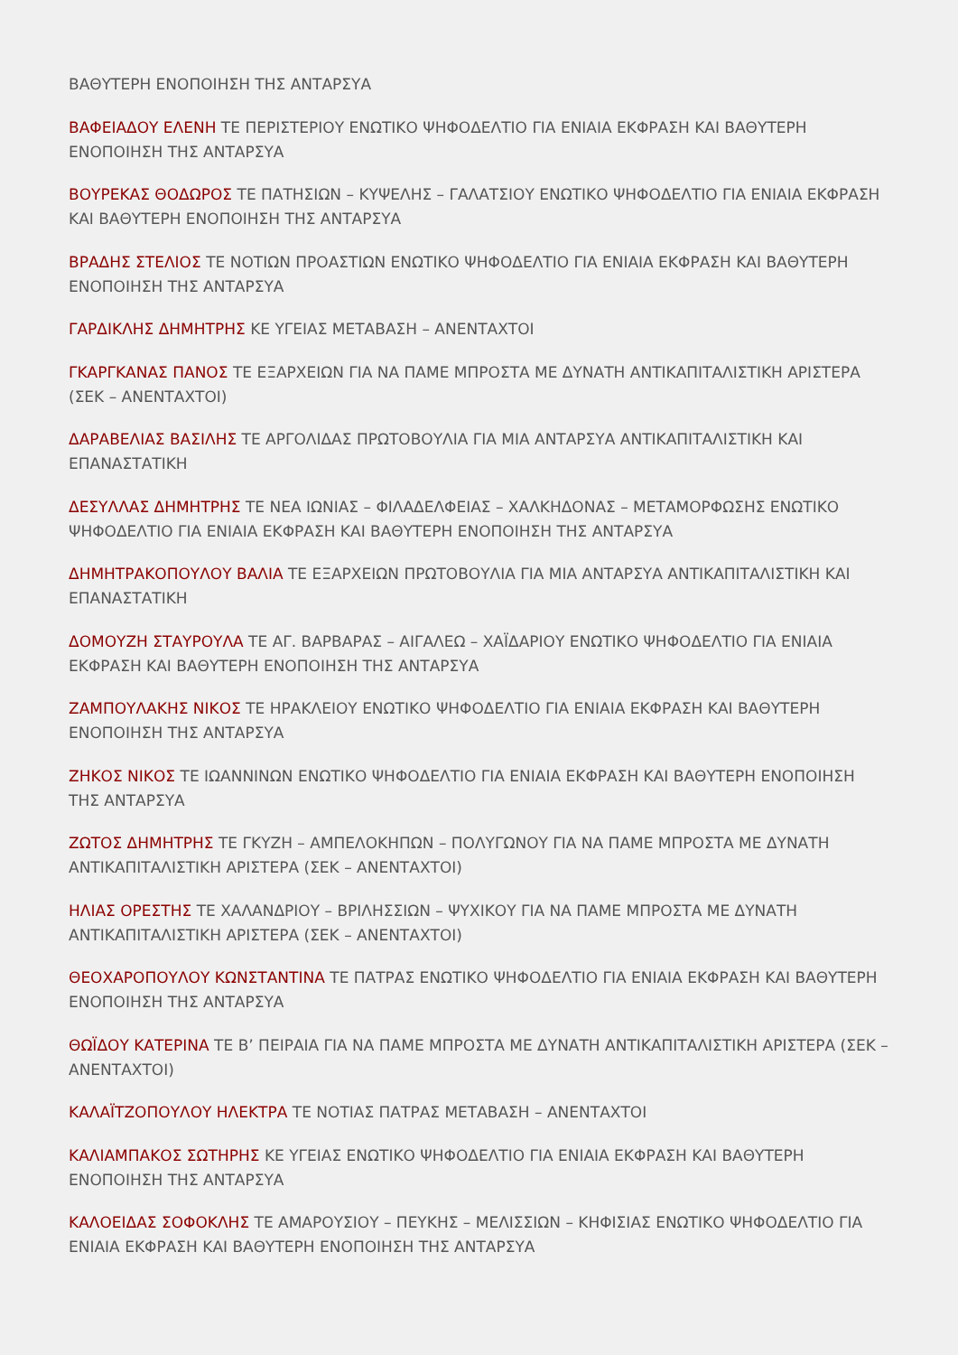ΒΑΘΥΤΕΡΗ ΕΝΟΠΟΙΗΣΗ ΤΗΣ ΑΝΤΑΡΣΥΑ
ΒΑΦΕΙΑΔΟΥ ΕΛΕΝΗ ΤΕ ΠΕΡΙΣΤΕΡΙΟΥ ΕΝΩΤΙΚΟ ΨΗΦΟΔΕΛΤΙΟ ΓΙΑ ΕΝΙΑΙΑ ΕΚΦΡΑΣΗ ΚΑΙ ΒΑΘΥΤΕΡΗ ΕΝΟΠΟΙΗΣΗ ΤΗΣ ΑΝΤΑΡΣΥΑ
ΒΟΥΡΕΚΑΣ ΘΟΔΩΡΟΣ ΤΕ ΠΑΤΗΣΙΩΝ – ΚΥΨΕΛΗΣ – ΓΑΛΑΤΣΙΟΥ ΕΝΩΤΙΚΟ ΨΗΦΟΔΕΛΤΙΟ ΓΙΑ ΕΝΙΑΙΑ ΕΚΦΡΑΣΗ ΚΑΙ ΒΑΘΥΤΕΡΗ ΕΝΟΠΟΙΗΣΗ ΤΗΣ ΑΝΤΑΡΣΥΑ
ΒΡΑΔΗΣ ΣΤΕΛΙΟΣ ΤΕ ΝΟΤΙΩΝ ΠΡΟΑΣΤΙΩΝ ΕΝΩΤΙΚΟ ΨΗΦΟΔΕΛΤΙΟ ΓΙΑ ΕΝΙΑΙΑ ΕΚΦΡΑΣΗ ΚΑΙ ΒΑΘΥΤΕΡΗ ΕΝΟΠΟΙΗΣΗ ΤΗΣ ΑΝΤΑΡΣΥΑ
ΓΑΡΔΙΚΛΗΣ ΔΗΜΗΤΡΗΣ ΚΕ ΥΓΕΙΑΣ ΜΕΤΑΒΑΣΗ – ΑΝΕΝΤΑΧΤΟΙ
ΓΚΑΡΓΚΑΝΑΣ ΠΑΝΟΣ ΤΕ ΕΞΑΡΧΕΙΩΝ ΓΙΑ ΝΑ ΠΑΜΕ ΜΠΡΟΣΤΑ ΜΕ ΔΥΝΑΤΗ ΑΝΤΙΚΑΠΙΤΑΛΙΣΤΙΚΗ ΑΡΙΣΤΕΡΑ (ΣΕΚ – ΑΝΕΝΤΑΧΤΟΙ)
ΔΑΡΑΒΕΛΙΑΣ ΒΑΣΙΛΗΣ ΤΕ ΑΡΓΟΛΙΔΑΣ ΠΡΩΤΟΒΟΥΛΙΑ ΓΙΑ ΜΙΑ ΑΝΤΑΡΣΥΑ ΑΝΤΙΚΑΠΙΤΑΛΙΣΤΙΚΗ ΚΑΙ ΕΠΑΝΑΣΤΑΤΙΚΗ
ΔΕΣΥΛΛΑΣ ΔΗΜΗΤΡΗΣ ΤΕ ΝΕΑ ΙΩΝΙΑΣ – ΦΙΛΑΔΕΛΦΕΙΑΣ – ΧΑΛΚΗΔΟΝΑΣ – ΜΕΤΑΜΟΡΦΩΣΗΣ ΕΝΩΤΙΚΟ ΨΗΦΟΔΕΛΤΙΟ ΓΙΑ ΕΝΙΑΙΑ ΕΚΦΡΑΣΗ ΚΑΙ ΒΑΘΥΤΕΡΗ ΕΝΟΠΟΙΗΣΗ ΤΗΣ ΑΝΤΑΡΣΥΑ
ΔΗΜΗΤΡΑΚΟΠΟΥΛΟΥ ΒΑΛΙΑ ΤΕ ΕΞΑΡΧΕΙΩΝ ΠΡΩΤΟΒΟΥΛΙΑ ΓΙΑ ΜΙΑ ΑΝΤΑΡΣΥΑ ΑΝΤΙΚΑΠΙΤΑΛΙΣΤΙΚΗ ΚΑΙ ΕΠΑΝΑΣΤΑΤΙΚΗ
ΔΟΜΟΥΖΗ ΣΤΑΥΡΟΥΛΑ ΤΕ ΑΓ. ΒΑΡΒΑΡΑΣ – ΑΙΓΑΛΕΩ – ΧΑΪΔΑΡΙΟΥ ΕΝΩΤΙΚΟ ΨΗΦΟΔΕΛΤΙΟ ΓΙΑ ΕΝΙΑΙΑ ΕΚΦΡΑΣΗ ΚΑΙ ΒΑΘΥΤΕΡΗ ΕΝΟΠΟΙΗΣΗ ΤΗΣ ΑΝΤΑΡΣΥΑ
ΖΑΜΠΟΥΛΑΚΗΣ ΝΙΚΟΣ ΤΕ ΗΡΑΚΛΕΙΟΥ ΕΝΩΤΙΚΟ ΨΗΦΟΔΕΛΤΙΟ ΓΙΑ ΕΝΙΑΙΑ ΕΚΦΡΑΣΗ ΚΑΙ ΒΑΘΥΤΕΡΗ ΕΝΟΠΟΙΗΣΗ ΤΗΣ ΑΝΤΑΡΣΥΑ
ΖΗΚΟΣ ΝΙΚΟΣ ΤΕ ΙΩΑΝΝΙΝΩΝ ΕΝΩΤΙΚΟ ΨΗΦΟΔΕΛΤΙΟ ΓΙΑ ΕΝΙΑΙΑ ΕΚΦΡΑΣΗ ΚΑΙ ΒΑΘΥΤΕΡΗ ΕΝΟΠΟΙΗΣΗ ΤΗΣ ΑΝΤΑΡΣΥΑ
ΖΩΤΟΣ ΔΗΜΗΤΡΗΣ ΤΕ ΓΚΥΖΗ – ΑΜΠΕΛΟΚΗΠΩΝ – ΠΟΛΥΓΩΝΟΥ ΓΙΑ ΝΑ ΠΑΜΕ ΜΠΡΟΣΤΑ ΜΕ ΔΥΝΑΤΗ ΑΝΤΙΚΑΠΙΤΑΛΙΣΤΙΚΗ ΑΡΙΣΤΕΡΑ (ΣΕΚ – ΑΝΕΝΤΑΧΤΟΙ)
ΗΛΙΑΣ ΟΡΕΣΤΗΣ ΤΕ ΧΑΛΑΝΔΡΙΟΥ – ΒΡΙΛΗΣΣΙΩΝ – ΨΥΧΙΚΟΥ ΓΙΑ ΝΑ ΠΑΜΕ ΜΠΡΟΣΤΑ ΜΕ ΔΥΝΑΤΗ ΑΝΤΙΚΑΠΙΤΑΛΙΣΤΙΚΗ ΑΡΙΣΤΕΡΑ (ΣΕΚ – ΑΝΕΝΤΑΧΤΟΙ)
ΘΕΟΧΑΡΟΠΟΥΛΟΥ ΚΩΝΣΤΑΝΤΙΝΑ ΤΕ ΠΑΤΡΑΣ ΕΝΩΤΙΚΟ ΨΗΦΟΔΕΛΤΙΟ ΓΙΑ ΕΝΙΑΙΑ ΕΚΦΡΑΣΗ ΚΑΙ ΒΑΘΥΤΕΡΗ ΕΝΟΠΟΙΗΣΗ ΤΗΣ ΑΝΤΑΡΣΥΑ
ΘΩΪΔΟΥ ΚΑΤΕΡΙΝΑ ΤΕ Β’ ΠΕΙΡΑΙΑ ΓΙΑ ΝΑ ΠΑΜΕ ΜΠΡΟΣΤΑ ΜΕ ΔΥΝΑΤΗ ΑΝΤΙΚΑΠΙΤΑΛΙΣΤΙΚΗ ΑΡΙΣΤΕΡΑ (ΣΕΚ – ΑΝΕΝΤΑΧΤΟΙ)
ΚΑΛΑΪΤΖΟΠΟΥΛΟΥ ΗΛΕΚΤΡΑ ΤΕ ΝΟΤΙΑΣ ΠΑΤΡΑΣ ΜΕΤΑΒΑΣΗ – ΑΝΕΝΤΑΧΤΟΙ
ΚΑΛΙΑΜΠΑΚΟΣ ΣΩΤΗΡΗΣ ΚΕ ΥΓΕΙΑΣ ΕΝΩΤΙΚΟ ΨΗΦΟΔΕΛΤΙΟ ΓΙΑ ΕΝΙΑΙΑ ΕΚΦΡΑΣΗ ΚΑΙ ΒΑΘΥΤΕΡΗ ΕΝΟΠΟΙΗΣΗ ΤΗΣ ΑΝΤΑΡΣΥΑ
ΚΑΛΟΕΙΔΑΣ ΣΟΦΟΚΛΗΣ ΤΕ ΑΜΑΡΟΥΣΙΟΥ – ΠΕΥΚΗΣ – ΜΕΛΙΣΣΙΩΝ – ΚΗΦΙΣΙΑΣ ΕΝΩΤΙΚΟ ΨΗΦΟΔΕΛΤΙΟ ΓΙΑ ΕΝΙΑΙΑ ΕΚΦΡΑΣΗ ΚΑΙ ΒΑΘΥΤΕΡΗ ΕΝΟΠΟΙΗΣΗ ΤΗΣ ΑΝΤΑΡΣΥΑ